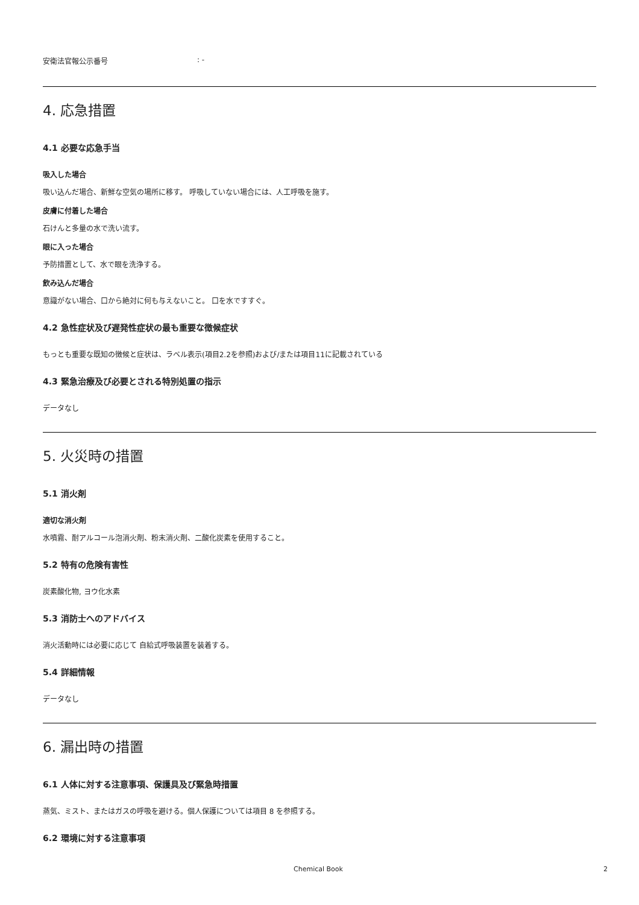安衛法官報公示番号: -
4. 応急措置
4.1 必要な応急手当
吸入した場合
吸い込んだ場合、新鮮な空気の場所に移す。 呼吸していない場合には、人工呼吸を施す。
皮膚に付着した場合
石けんと多量の水で洗い流す。
眼に入った場合
予防措置として、水で眼を洗浄する。
飲み込んだ場合
意識がない場合、口から絶対に何も与えないこと。 口を水ですすぐ。
4.2 急性症状及び遅発性症状の最も重要な徴候症状
もっとも重要な既知の徴候と症状は、ラベル表示(項目2.2を参照)および/または項目11に記載されている
4.3 緊急治療及び必要とされる特別処置の指示
データなし
5. 火災時の措置
5.1 消火剤
適切な消火剤
水噴霧、耐アルコール泡消火剤、粉末消火剤、二酸化炭素を使用すること。
5.2 特有の危険有害性
炭素酸化物, ヨウ化水素
5.3 消防士へのアドバイス
消火活動時には必要に応じて 自給式呼吸装置を装着する。
5.4 詳細情報
データなし
6. 漏出時の措置
6.1 人体に対する注意事項、保護具及び緊急時措置
蒸気、ミスト、またはガスの呼吸を避ける。個人保護については項目 8 を参照する。
6.2 環境に対する注意事項
Chemical Book 2